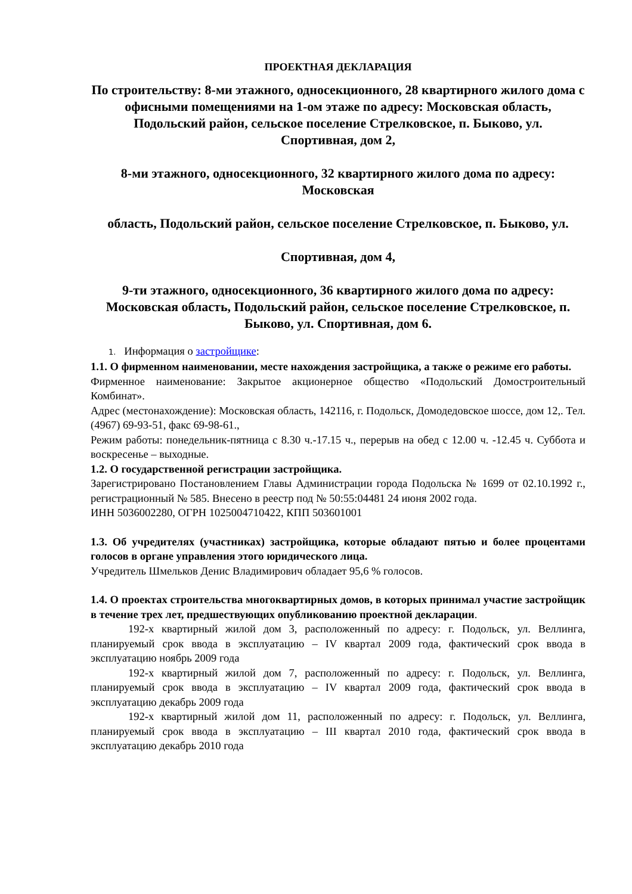ПРОЕКТНАЯ ДЕКЛАРАЦИЯ
По строительству: 8-ми этажного, односекционного, 28 квартирного жилого дома с офисными помещениями на 1-ом этаже по адресу: Московская область, Подольский район, сельское поселение Стрелковское, п. Быково, ул.
Спортивная, дом 2,
8-ми этажного, односекционного, 32 квартирного жилого дома по адресу: Московская
область, Подольский район, сельское поселение Стрелковское, п. Быково, ул.
Спортивная, дом 4,
9-ти этажного, односекционного, 36 квартирного жилого дома по адресу: Московская область, Подольский район, сельское поселение Стрелковское, п. Быково, ул. Спортивная, дом 6.
1. Информация о застройщике:
1.1. О фирменном наименовании, месте нахождения застройщика, а также о режиме его работы.
Фирменное наименование: Закрытое акционерное общество «Подольский Домостроительный Комбинат».
Адрес (местонахождение): Московская область, 142116, г. Подольск, Домодедовское шоссе, дом 12,. Тел. (4967) 69-93-51, факс 69-98-61.,
Режим работы: понедельник-пятница с 8.30 ч.-17.15 ч., перерыв на обед с 12.00 ч. -12.45 ч. Суббота и воскресенье – выходные.
1.2. О государственной регистрации застройщика.
Зарегистрировано Постановлением Главы Администрации города Подольска № 1699 от 02.10.1992 г., регистрационный № 585. Внесено в реестр под № 50:55:04481 24 июня 2002 года.
ИНН 5036002280, ОГРН 1025004710422, КПП 503601001
1.3. Об учредителях (участниках) застройщика, которые обладают пятью и более процентами голосов в органе управления этого юридического лица.
Учредитель Шмельков Денис Владимирович обладает 95,6 % голосов.
1.4. О проектах строительства многоквартирных домов, в которых принимал участие застройщик в течение трех лет, предшествующих опубликованию проектной декларации.
192-х квартирный жилой дом 3, расположенный по адресу: г. Подольск, ул. Веллинга, планируемый срок ввода в эксплуатацию – IV квартал 2009 года, фактический срок ввода в эксплуатацию ноябрь 2009 года
192-х квартирный жилой дом 7, расположенный по адресу: г. Подольск, ул. Веллинга, планируемый срок ввода в эксплуатацию – IV квартал 2009 года, фактический срок ввода в эксплуатацию декабрь 2009 года
192-х квартирный жилой дом 11, расположенный по адресу: г. Подольск, ул. Веллинга, планируемый срок ввода в эксплуатацию – III квартал 2010 года, фактический срок ввода в эксплуатацию декабрь 2010 года